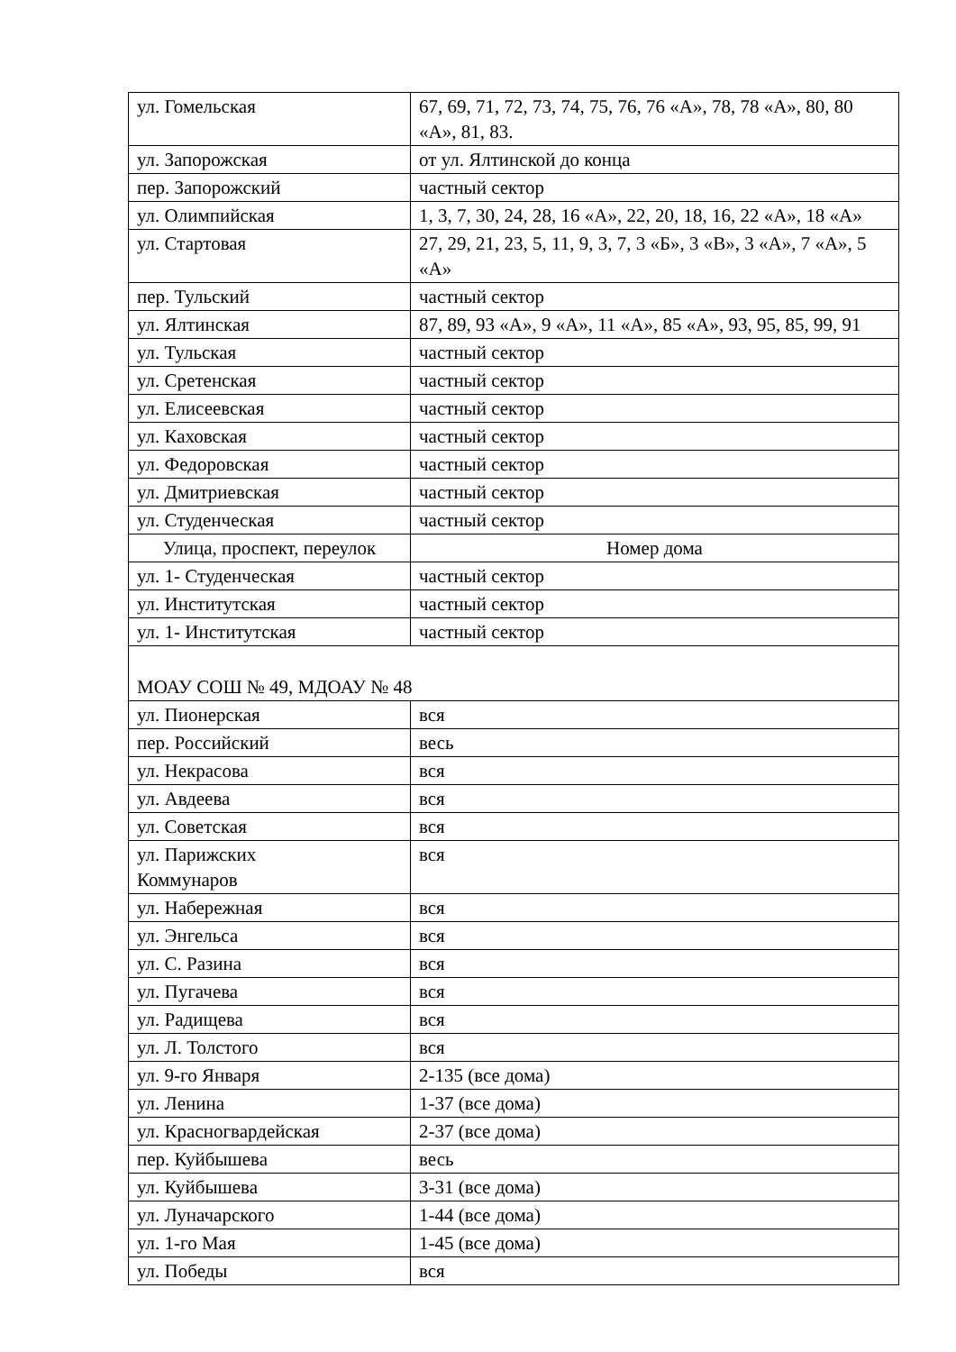| ул. Гомельская | 67, 69, 71, 72, 73, 74, 75, 76, 76 «А», 78, 78 «А», 80, 80 «А», 81, 83. |
| ул. Запорожская | от ул. Ялтинской до конца |
| пер. Запорожский | частный сектор |
| ул. Олимпийская | 1, 3, 7, 30, 24, 28, 16 «А», 22, 20, 18, 16, 22 «А», 18 «А» |
| ул. Стартовая | 27, 29, 21, 23, 5, 11, 9, 3, 7, 3 «Б», 3 «В», 3 «А», 7 «А», 5 «А» |
| пер. Тульский | частный сектор |
| ул. Ялтинская | 87, 89, 93 «А», 9 «А», 11 «А», 85 «А», 93, 95, 85, 99, 91 |
| ул. Тульская | частный сектор |
| ул. Сретенская | частный сектор |
| ул. Елисеевская | частный сектор |
| ул. Каховская | частный сектор |
| ул. Федоровская | частный сектор |
| ул. Дмитриевская | частный сектор |
| ул. Студенческая | частный сектор |
| Улица, проспект, переулок | Номер дома |
| ул. 1- Студенческая | частный сектор |
| ул. Институтская | частный сектор |
| ул. 1- Институтская | частный сектор |
| МОАУ СОШ № 49, МДОАУ № 48 | |
| ул. Пионерская | вся |
| пер. Российский | весь |
| ул. Некрасова | вся |
| ул. Авдеева | вся |
| ул. Советская | вся |
| ул. Парижских Коммунаров | вся |
| ул. Набережная | вся |
| ул. Энгельса | вся |
| ул. С. Разина | вся |
| ул. Пугачева | вся |
| ул. Радищева | вся |
| ул. Л. Толстого | вся |
| ул. 9-го Января | 2-135 (все дома) |
| ул. Ленина | 1-37 (все дома) |
| ул. Красногвардейская | 2-37 (все дома) |
| пер. Куйбышева | весь |
| ул. Куйбышева | 3-31 (все дома) |
| ул. Луначарского | 1-44 (все дома) |
| ул. 1-го Мая | 1-45 (все дома) |
| ул. Победы | вся |